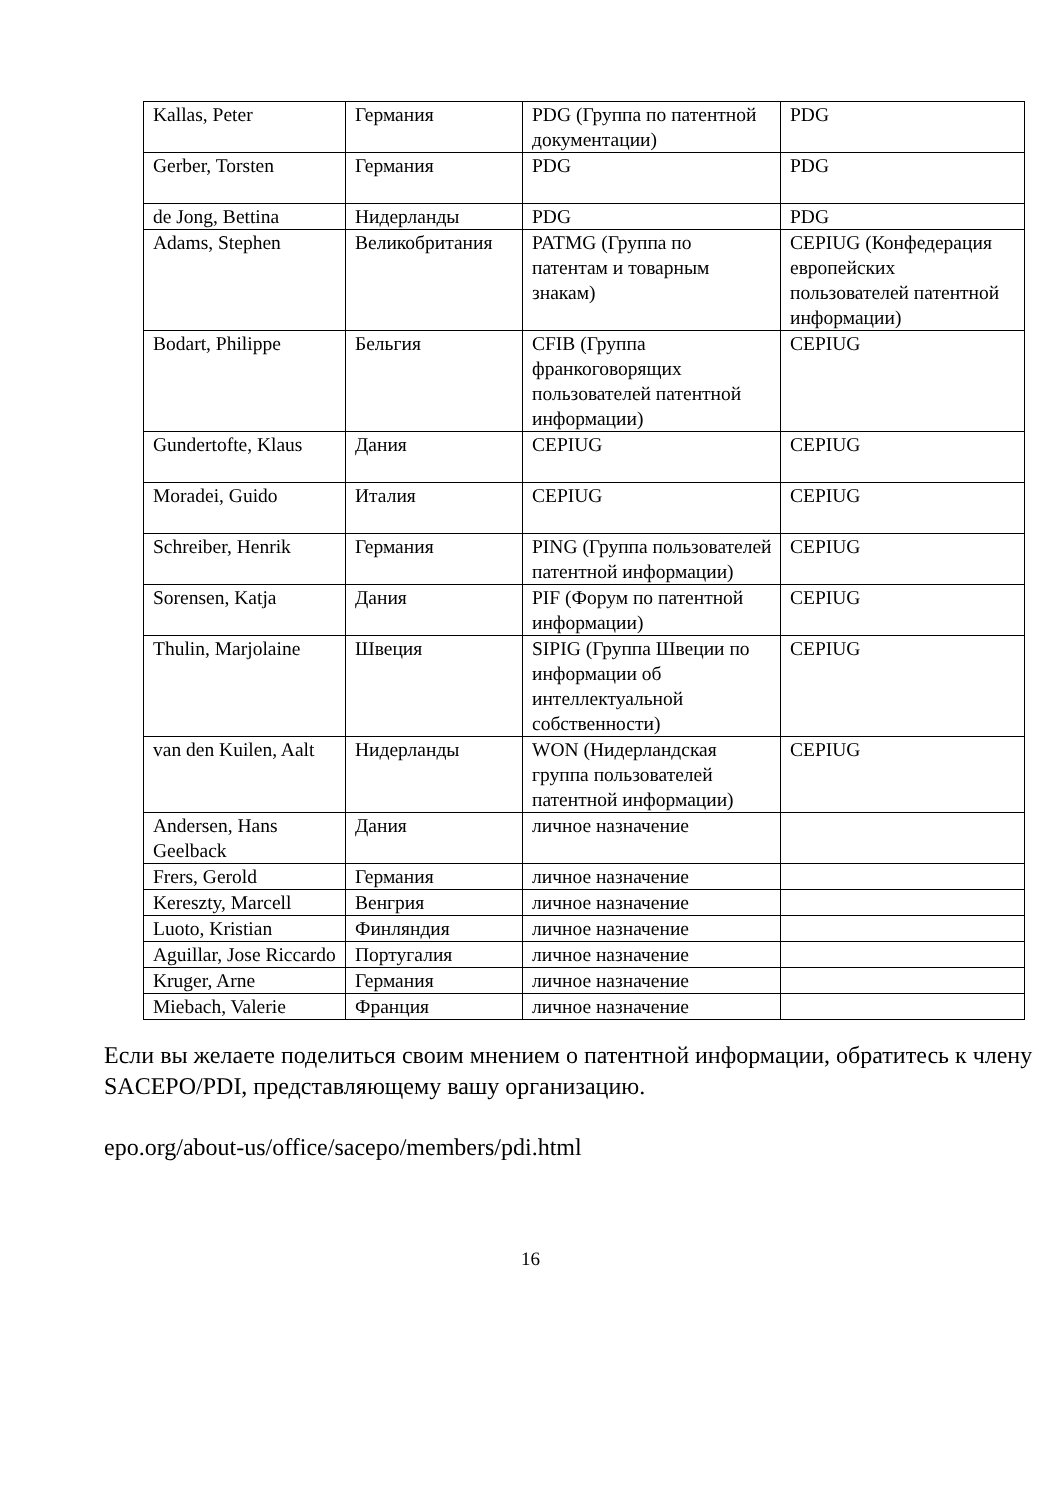| Kallas, Peter | Германия | PDG (Группа по патентной документации) | PDG |
| Gerber, Torsten | Германия | PDG | PDG |
| de Jong, Bettina | Нидерланды | PDG | PDG |
| Adams, Stephen | Великобритания | PATMG (Группа по патентам и товарным знакам) | CEPIUG (Конфедерация европейских пользователей патентной информации) |
| Bodart, Philippe | Бельгия | CFIB (Группа франкоговорящих пользователей патентной информации) | CEPIUG |
| Gundertofte, Klaus | Дания | CEPIUG | CEPIUG |
| Moradei, Guido | Италия | CEPIUG | CEPIUG |
| Schreiber, Henrik | Германия | PING (Группа пользователей патентной информации) | CEPIUG |
| Sorensen, Katja | Дания | PIF (Форум по патентной информации) | CEPIUG |
| Thulin, Marjolaine | Швеция | SIPIG (Группа Швеции по информации об интеллектуальной собственности) | CEPIUG |
| van den Kuilen, Aalt | Нидерланды | WON (Нидерландская группа пользователей патентной информации) | CEPIUG |
| Andersen, Hans Geelback | Дания | личное назначение | |
| Frers, Gerold | Германия | личное назначение | |
| Kereszty, Marcell | Венгрия | личное назначение | |
| Luoto, Kristian | Финляндия | личное назначение | |
| Aguillar, Jose Riccardo | Португалия | личное назначение | |
| Kruger, Arne | Германия | личное назначение | |
| Miebach, Valerie | Франция | личное назначение | |
Если вы желаете поделиться своим мнением о патентной информации, обратитесь к члену SACEPO/PDI, представляющему вашу организацию.
epo.org/about-us/office/sacepo/members/pdi.html
16